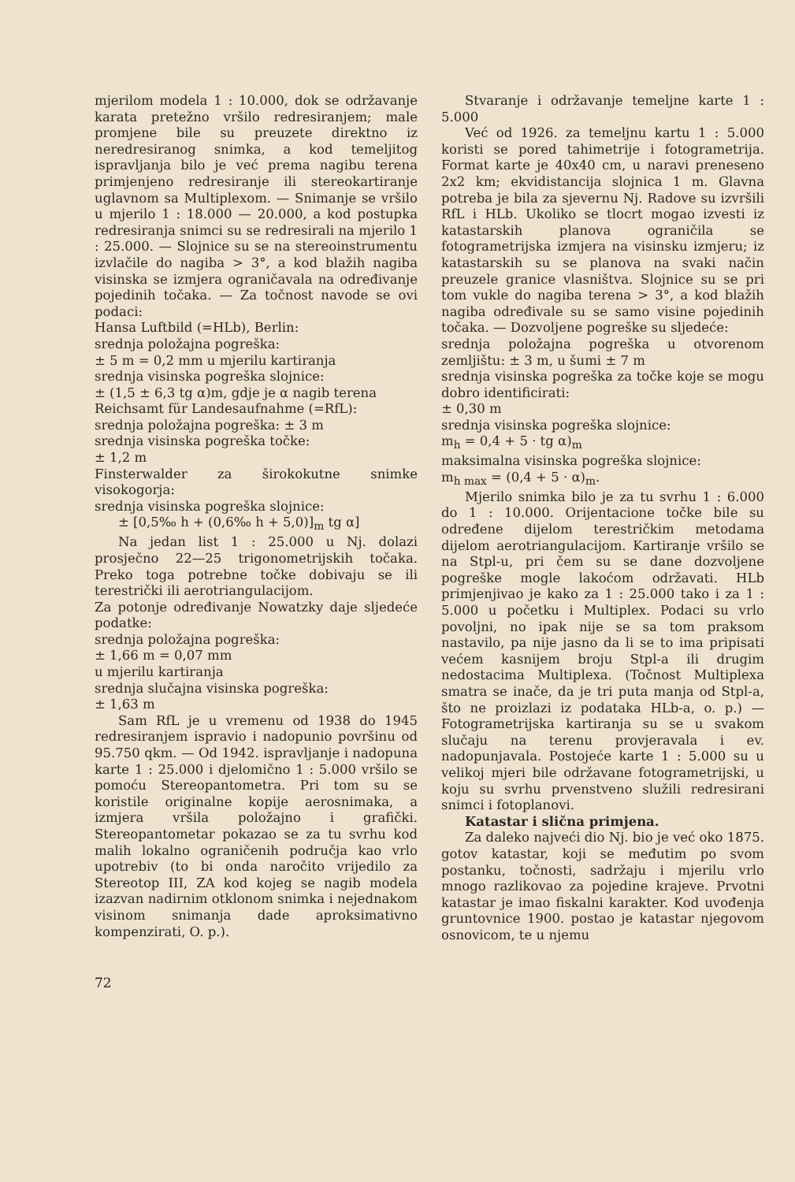mjerilom modela 1 : 10.000, dok se održavanje karata pretežno vršilo redresiranjem; male promjene bile su preuzete direktno iz neredresiranog snimka, a kod temeljitog ispravljanja bilo je već prema nagibu terena primjenjeno redresiranje ili stereokartiranje uglavnom sa Multiplexom. — Snimanje se vršilo u mjerilo 1 : 18.000 — 20.000, a kod postupka redresiranja snimci su se redresirali na mjerilo 1 : 25.000. — Slojnice su se na stereoinstrumentu izvlačile do nagiba > 3°, a kod blažih nagiba visinska se izmjera ograničavala na određivanje pojedinih točaka. — Za točnost navode se ovi podaci:
Hansa Luftbild (=HLb), Berlin:
srednja položajna pogreška:
± 5 m = 0,2 mm u mjerilu kartiranja
srednja visinska pogreška slojnice:
± (1,5 ± 6,3 tg α)m, gdje je α nagib terena
Reichsamt für Landesaufnahme (=RfL):
srednja položajna pogreška: ± 3 m
srednja visinska pogreška točke:
± 1,2 m
Finsterwalder za širokokutne snimke visokogorja:
srednja visinska pogreška slojnice:
± [0,5‰ h + (0,6‰ h + 5,0)]<sub>m</sub> tg α]
Na jedan list 1 : 25.000 u Nj. dolazi prosječno 22—25 trigonometrijskih točaka. Preko toga potrebne točke dobivaju se ili terestrički ili aerotriangulacijom.
Za potonje određivanje Nowatzky daje sljedeće podatke:
srednja položajna pogreška:
± 1,66 m = 0,07 mm
u mjerilu kartiranja
srednja slučajna visinska pogreška:
± 1,63 m
Sam RfL je u vremenu od 1938 do 1945 redresiranjem ispravio i nadopunio površinu od 95.750 qkm. — Od 1942. ispravljanje i nadopuna karte 1 : 25.000 i djelomično 1 : 5.000 vršilo se pomoću Stereopantometra. Pri tom su se koristile originalne kopije aerosnimaka, a izmjera vršila položajno i grafički. Stereopantometar pokazao se za tu svrhu kod malih lokalno ograničenih područja kao vrlo upotrebiv (to bi onda naročito vrijedilo za Stereotop III, ZA kod kojeg se nagib modela izazvan nadirnim otklonom snimka i nejednakom visinom snimanja dade aproksimativno kompenzirati, O. p.).
Stvaranje i održavanje temeljne karte 1 : 5.000
Već od 1926. za temeljnu kartu 1 : 5.000 koristi se pored tahimetrije i fotogrametrija. Format karte je 40x40 cm, u naravi preneseno 2x2 km; ekvidistancija slojnica 1 m. Glavna potreba je bila za sjevernu Nj. Radove su izvršili RfL i HLb. Ukoliko se tlocrt mogao izvesti iz katastarskih planova ograničila se fotogrametrijska izmjera na visinsku izmjeru; iz katastarskih su se planova na svaki način preuzele granice vlasništva. Slojnice su se pri tom vukle do nagiba terena > 3°, a kod blažih nagiba određivale su se samo visine pojedinih točaka. — Dozvoljene pogreške su sljedeće:
srednja položajna pogreška u otvorenom zemljištu: ± 3 m, u šumi ± 7 m
srednja visinska pogreška za točke koje se mogu dobro identificirati:
± 0,30 m
srednja visinska pogreška slojnice:
m<sub>h</sub> = 0,4 + 5 · tg α)<sub>m</sub>
maksimalna visinska pogreška slojnice:
m<sub>h max</sub> = (0,4 + 5 · α)<sub>m</sub>.
Mjerilo snimka bilo je za tu svrhu 1 : 6.000 do 1 : 10.000. Orijentacione točke bile su određene dijelom terestričkim metodama dijelom aerotriangulacijom. Kartiranje vršilo se na Stpl-u, pri čem su se dane dozvoljene pogreške mogle lakoćom održavati. HLb primjenjivao je kako za 1 : 25.000 tako i za 1 : 5.000 u početku i Multiplex. Podaci su vrlo povoljni, no ipak nije se sa tom praksom nastavilo, pa nije jasno da li se to ima pripisati većem kasnijem broju Stpl-a ili drugim nedostacima Multiplexa. (Točnost Multiplexa smatra se inače, da je tri puta manja od Stpl-a, što ne proizlazi iz podataka HLb-a, o. p.) — Fotogrametrijska kartiranja su se u svakom slučaju na terenu provjeravala i ev. nadopunjavala. Postojeće karte 1 : 5.000 su u velikoj mjeri bile održavane fotogrametrijski, u koju su svrhu prvenstveno služili redresirani snimci i fotoplanovi.
Katastar i slična primjena.
Za daleko najveći dio Nj. bio je već oko 1875. gotov katastar, koji se međutim po svom postanku, točnosti, sadržaju i mjerilu vrlo mnogo razlikovao za pojedine krajeve. Prvotni katastar je imao fiskalni karakter. Kod uvođenja gruntovnice 1900. postao je katastar njegovom osnovicom, te u njemu
72